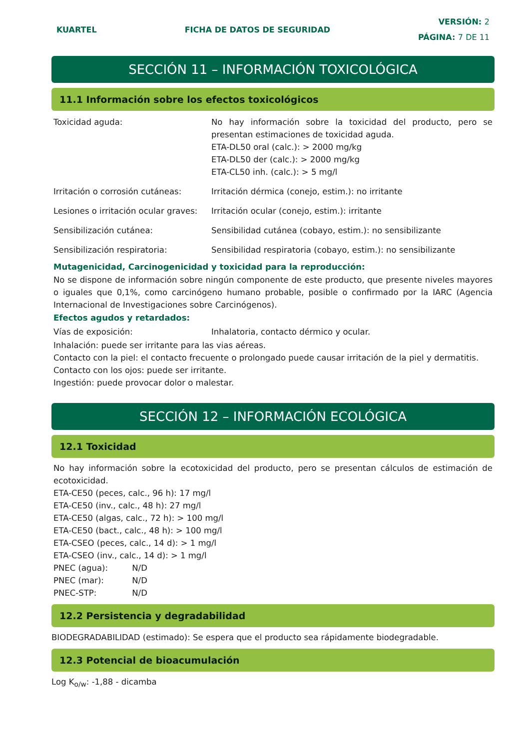KUARTEL FICHA DE DATOS DE SEGURIDAD
VERSIÓN: 2
PÁGINA: 7 DE 11
SECCIÓN 11 – INFORMACIÓN TOXICOLÓGICA
11.1 Información sobre los efectos toxicológicos
Toxicidad aguda: No hay información sobre la toxicidad del producto, pero se presentan estimaciones de toxicidad aguda.
ETA-DL50 oral (calc.): > 2000 mg/kg
ETA-DL50 der (calc.): > 2000 mg/kg
ETA-CL50 inh. (calc.): > 5 mg/l
Irritación o corrosión cutáneas:
Irritación dérmica (conejo, estim.): no irritante
Lesiones o irritación ocular graves:
Irritación ocular (conejo, estim.): irritante
Sensibilización cutánea: Sensibilidad cutánea (cobayo, estim.): no sensibilizante
Sensibilización respiratoria: Sensibilidad respiratoria (cobayo, estim.): no sensibilizante
Mutagenicidad, Carcinogenicidad y toxicidad para la reproducción:
No se dispone de información sobre ningún componente de este producto, que presente niveles mayores o iguales que 0,1%, como carcinógeno humano probable, posible o confirmado por la IARC (Agencia Internacional de Investigaciones sobre Carcinógenos).
Efectos agudos y retardados:
Vías de exposición: Inhalatoria, contacto dérmico y ocular.
Inhalación: puede ser irritante para las vias aéreas.
Contacto con la piel: el contacto frecuente o prolongado puede causar irritación de la piel y dermatitis.
Contacto con los ojos: puede ser irritante.
Ingestión: puede provocar dolor o malestar.
SECCIÓN 12 – INFORMACIÓN ECOLÓGICA
12.1 Toxicidad
No hay información sobre la ecotoxicidad del producto, pero se presentan cálculos de estimación de ecotoxicidad.
ETA-CE50 (peces, calc., 96 h): 17 mg/l
ETA-CE50 (inv., calc., 48 h): 27 mg/l
ETA-CE50 (algas, calc., 72 h): > 100 mg/l
ETA-CE50 (bact., calc., 48 h): > 100 mg/l
ETA-CSEO (peces, calc., 14 d): > 1 mg/l
ETA-CSEO (inv., calc., 14 d): > 1 mg/l
PNEC (agua): N/D
PNEC (mar): N/D
PNEC-STP: N/D
12.2 Persistencia y degradabilidad
BIODEGRADABILIDAD (estimado): Se espera que el producto sea rápidamente biodegradable.
12.3 Potencial de bioacumulación
Log K<sub>o/w</sub>: -1,88 - dicamba